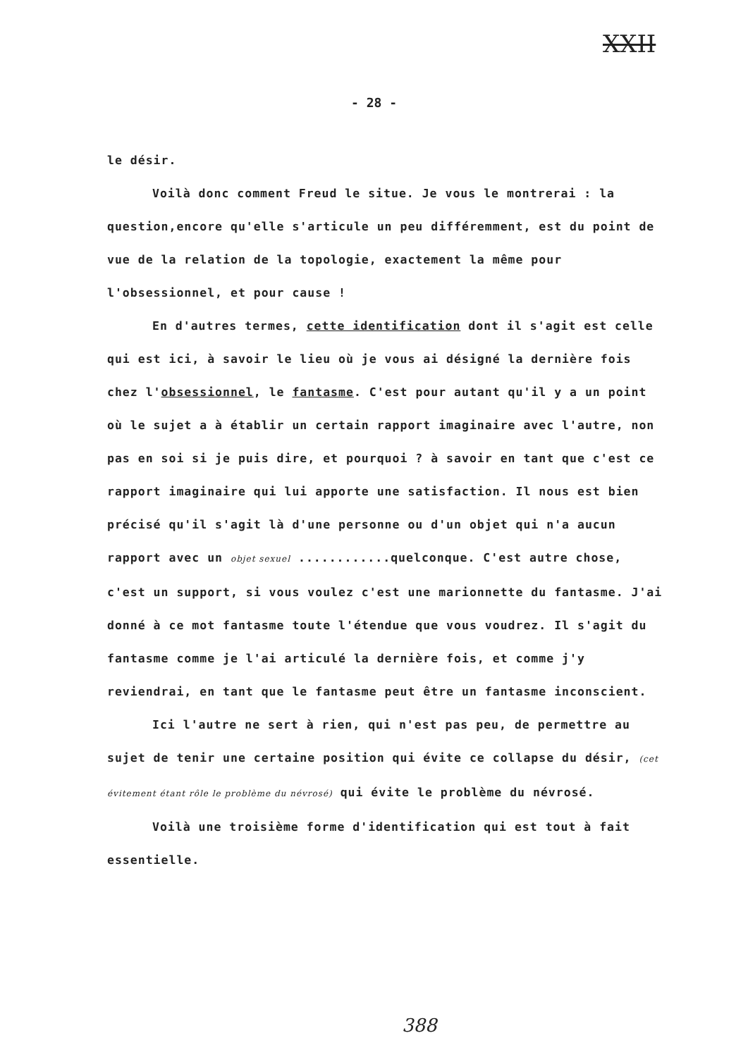XXII
- 28 -
le désir.
Voilà donc comment Freud le situe. Je vous le montrerai : la question,encore qu'elle s'articule un peu différemment, est du point de vue de la relation de la topologie, exactement la même pour l'obsessionnel, et pour cause !
En d'autres termes, cette identification dont il s'agit est celle qui est ici, à savoir le lieu où je vous ai désigné la dernière fois chez l'obsessionnel, le fantasme. C'est pour autant qu'il y a un point où le sujet a à établir un certain rapport imaginaire avec l'autre, non pas en soi si je puis dire, et pourquoi ? à savoir en tant que c'est ce rapport imaginaire qui lui apporte une satisfaction. Il nous est bien précisé qu'il s'agit là d'une personne ou d'un objet qui n'a aucun rapport avec un objet sexuel ............quelconque. C'est autre chose, c'est un support, si vous voulez c'est une marionnette du fantasme. J'ai donné à ce mot fantasme toute l'étendue que vous voudrez. Il s'agit du fantasme comme je l'ai articulé la dernière fois, et comme j'y reviendrai, en tant que le fantasme peut être un fantasme inconscient.
Ici l'autre ne sert à rien, qui n'est pas peu, de permettre au sujet de tenir une certaine position qui évite ce collapse du désir, (cet évitement étant rôle le problème du névrosé) qui évite le problème du névrosé.
Voilà une troisième forme d'identification qui est tout à fait essentielle.
388